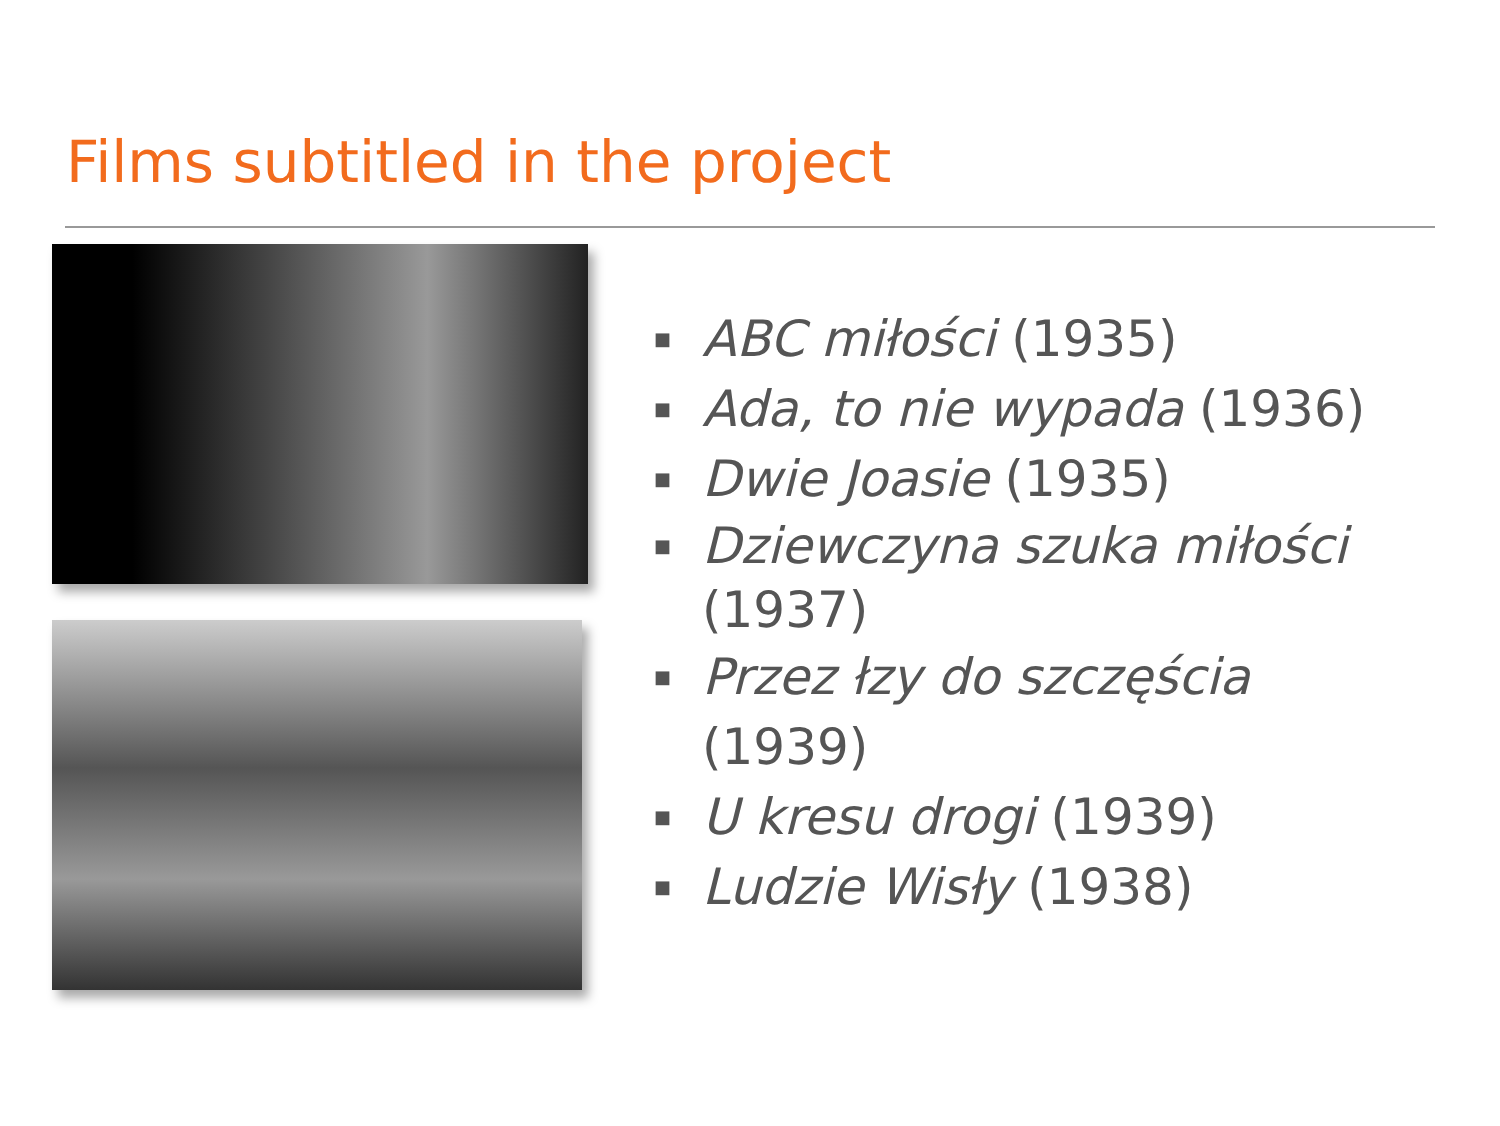Films subtitled in the project
■ ABC miłości (1935)
■ Ada, to nie wypada (1936)
■ Dwie Joasie (1935)
■ Dziewczyna szuka miłości (1937)
■ Przez łzy do szczęścia (1939)
■ U kresu drogi (1939)
■ Ludzie Wisły (1938)